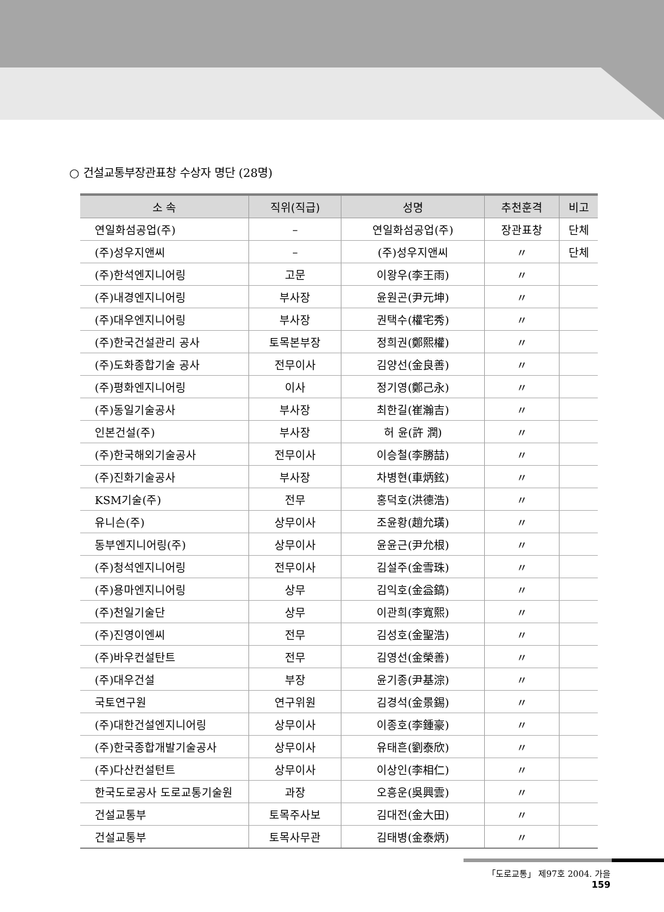○ 건설교통부장관표창 수상자 명단 (28명)
| 소 속 | 직위(직급) | 성명 | 추천훈격 | 비고 |
| --- | --- | --- | --- | --- |
| 연일화섬공업(주) | – | 연일화섬공업(주) | 장관표창 | 단체 |
| (주)성우지앤씨 | – | (주)성우지앤씨 | 〃 | 단체 |
| (주)한석엔지니어링 | 고문 | 이왕우(李王雨) | 〃 | |
| (주)내경엔지니어링 | 부사장 | 윤원곤(尹元坤) | 〃 | |
| (주)대우엔지니어링 | 부사장 | 권택수(權宅秀) | 〃 | |
| (주)한국건설관리 공사 | 토목본부장 | 정희권(鄭熙權) | 〃 | |
| (주)도화종합기술 공사 | 전무이사 | 김양선(金良善) | 〃 | |
| (주)평화엔지니어링 | 이사 | 정기영(鄭己永) | 〃 | |
| (주)동일기술공사 | 부사장 | 최한길(崔瀚吉) | 〃 | |
| 인본건설(주) | 부사장 | 허 윤(許 潤) | 〃 | |
| (주)한국해외기술공사 | 전무이사 | 이승철(李勝喆) | 〃 | |
| (주)진화기술공사 | 부사장 | 차병현(車炳鉉) | 〃 | |
| KSM기술(주) | 전무 | 홍덕호(洪德浩) | 〃 | |
| 유니슨(주) | 상무이사 | 조윤황(趙允璜) | 〃 | |
| 동부엔지니어링(주) | 상무이사 | 윤윤근(尹允根) | 〃 | |
| (주)청석엔지니어링 | 전무이사 | 김설주(金雪珠) | 〃 | |
| (주)용마엔지니어링 | 상무 | 김익호(金益鎬) | 〃 | |
| (주)천일기술단 | 상무 | 이관희(李寬熙) | 〃 | |
| (주)진영이엔씨 | 전무 | 김성호(金聖浩) | 〃 | |
| (주)바우컨설탄트 | 전무 | 김영선(金榮善) | 〃 | |
| (주)대우건설 | 부장 | 윤기종(尹基淙) | 〃 | |
| 국토연구원 | 연구위원 | 김경석(金景錫) | 〃 | |
| (주)대한건설엔지니어링 | 상무이사 | 이종호(李鍾豪) | 〃 | |
| (주)한국종합개발기술공사 | 상무이사 | 유태흔(劉泰欣) | 〃 | |
| (주)다산컨설턴트 | 상무이사 | 이상인(李相仁) | 〃 | |
| 한국도로공사 도로교통기술원 | 과장 | 오흥운(吳興雲) | 〃 | |
| 건설교통부 | 토목주사보 | 김대전(金大田) | 〃 | |
| 건설교통부 | 토목사무관 | 김태병(金泰炳) | 〃 | |
「도로교통」 제97호 2004. 가을 159